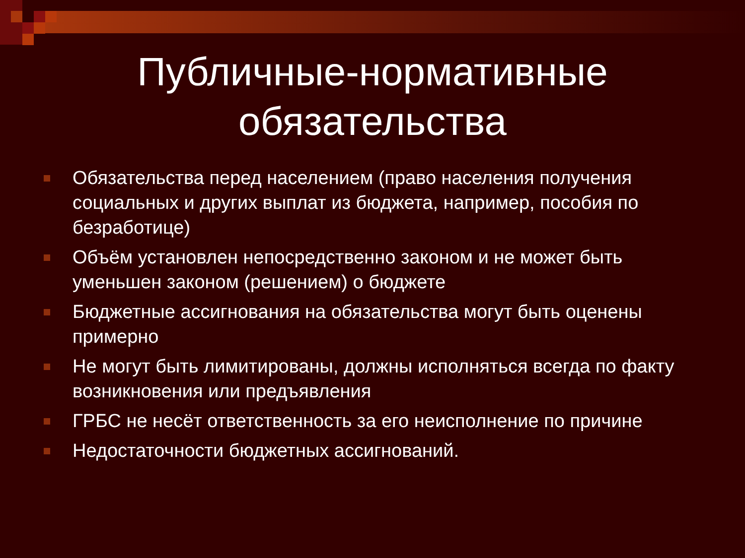Публичные-нормативные
обязательства
Обязательства перед населением (право населения получения социальных и других выплат из бюджета, например, пособия по безработице)
Объём установлен непосредственно законом и не может быть уменьшен законом (решением) о бюджете
Бюджетные ассигнования на обязательства могут быть оценены примерно
Не могут быть лимитированы, должны исполняться всегда по факту возникновения или предъявления
ГРБС не несёт ответственность за его неисполнение по причине
Недостаточности бюджетных ассигнований.